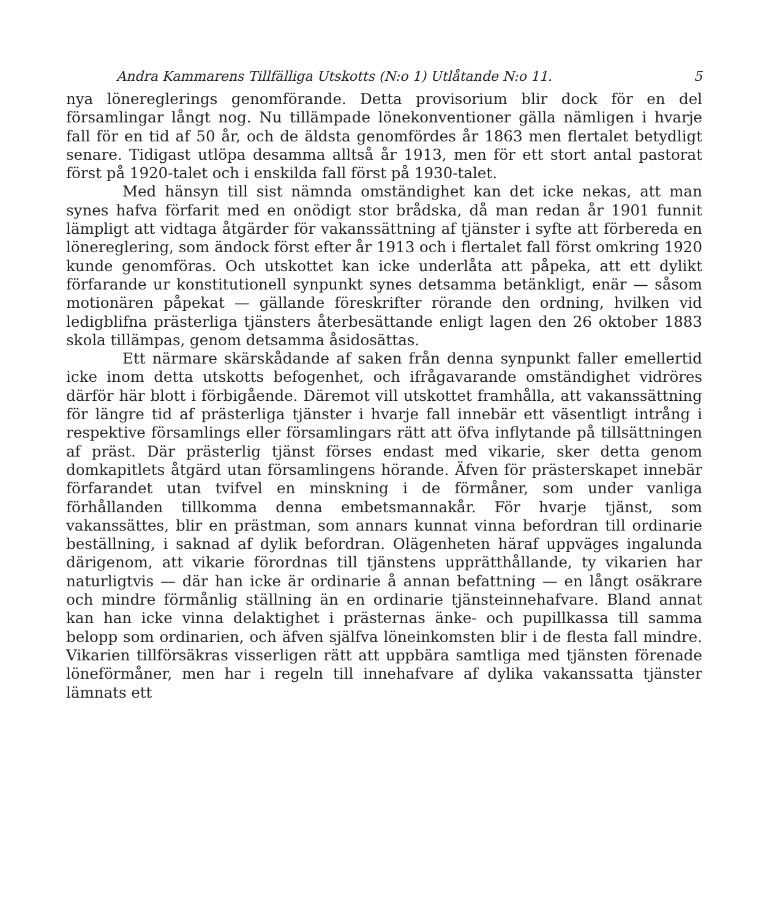Andra Kammarens Tillfälliga Utskotts (N:o 1) Utlåtande N:o 11. 5
nya lönereglerings genomförande. Detta provisorium blir dock för en del församlingar långt nog. Nu tillämpade lönekonventioner gälla nämligen i hvarje fall för en tid af 50 år, och de äldsta genomfördes år 1863 men flertalet betydligt senare. Tidigast utlöpa desamma alltså år 1913, men för ett stort antal pastorat först på 1920-talet och i enskilda fall först på 1930-talet.
Med hänsyn till sist nämnda omständighet kan det icke nekas, att man synes hafva förfarit med en onödigt stor brådska, då man redan år 1901 funnit lämpligt att vidtaga åtgärder för vakanssättning af tjänster i syfte att förbereda en lönereglering, som ändock först efter år 1913 och i flertalet fall först omkring 1920 kunde genomföras. Och utskottet kan icke underlåta att påpeka, att ett dylikt förfarande ur konstitutionell synpunkt synes detsamma betänkligt, enär — såsom motionären påpekat — gällande föreskrifter rörande den ordning, hvilken vid ledigblifna prästerliga tjänsters återbesättande enligt lagen den 26 oktober 1883 skola tillämpas, genom detsamma åsidosättas.
Ett närmare skärskådande af saken från denna synpunkt faller emellertid icke inom detta utskotts befogenhet, och ifrågavarande omständighet vidröres därför här blott i förbigående. Däremot vill utskottet framhålla, att vakanssättning för längre tid af prästerliga tjänster i hvarje fall innebär ett väsentligt intrång i respektive församlings eller församlingars rätt att öfva inflytande på tillsättningen af präst. Där prästerlig tjänst förses endast med vikarie, sker detta genom domkapitlets åtgärd utan församlingens hörande. Äfven för prästerskapet innebär förfarandet utan tvifvel en minskning i de förmåner, som under vanliga förhållanden tillkomma denna embetsmannakår. För hvarje tjänst, som vakanssättes, blir en prästman, som annars kunnat vinna befordran till ordinarie beställning, i saknad af dylik befordran. Olägenheten häraf uppväges ingalunda därigenom, att vikarie förordnas till tjänstens upprätthållande, ty vikarien har naturligtvis — där han icke är ordinarie å annan befattning — en långt osäkrare och mindre förmånlig ställning än en ordinarie tjänsteinnehafvare. Bland annat kan han icke vinna delaktighet i prästernas änke- och pupillkassa till samma belopp som ordinarien, och äfven själfva löneinkomsten blir i de flesta fall mindre. Vikarien tillförsäkras visserligen rätt att uppbära samtliga med tjänsten förenade löneförmåner, men har i regeln till innehafvare af dylika vakanssatta tjänster lämnats ett